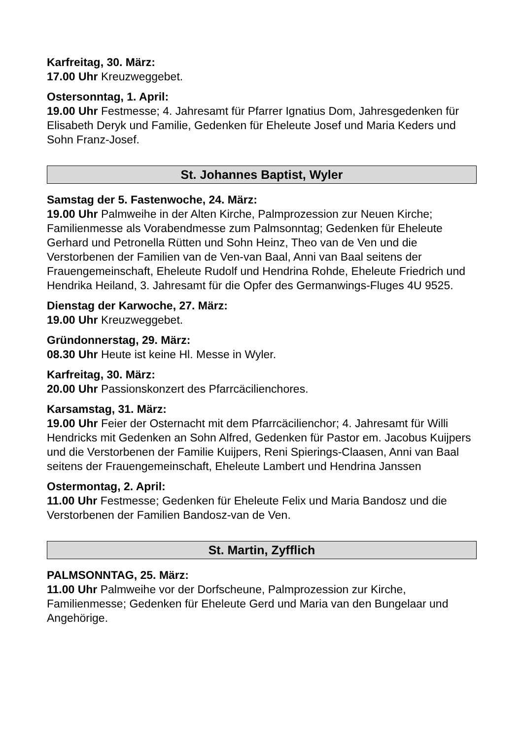Karfreitag, 30. März:
17.00 Uhr Kreuzweggebet.
Ostersonntag, 1. April:
19.00 Uhr Festmesse; 4. Jahresamt für Pfarrer Ignatius Dom, Jahresgedenken für Elisabeth Deryk und Familie, Gedenken für Eheleute Josef und Maria Keders und Sohn Franz-Josef.
St. Johannes Baptist, Wyler
Samstag der 5. Fastenwoche, 24. März:
19.00 Uhr Palmweihe in der Alten Kirche, Palmprozession zur Neuen Kirche; Familienmesse als Vorabendmesse zum Palmsonntag; Gedenken für Eheleute Gerhard und Petronella Rütten und Sohn Heinz, Theo van de Ven und die Verstorbenen der Familien van de Ven-van Baal, Anni van Baal seitens der Frauengemeinschaft, Eheleute Rudolf und Hendrina Rohde, Eheleute Friedrich und Hendrika Heiland, 3. Jahresamt für die Opfer des Germanwings-Fluges 4U 9525.
Dienstag der Karwoche, 27. März:
19.00 Uhr Kreuzweggebet.
Gründonnerstag, 29. März:
08.30 Uhr Heute ist keine Hl. Messe in Wyler.
Karfreitag, 30. März:
20.00 Uhr Passionskonzert des Pfarrcäcilienchores.
Karsamstag, 31. März:
19.00 Uhr Feier der Osternacht mit dem Pfarrcäcilienchor; 4. Jahresamt für Willi Hendricks mit Gedenken an Sohn Alfred, Gedenken für Pastor em. Jacobus Kuijpers und die Verstorbenen der Familie Kuijpers, Reni Spierings-Claasen, Anni van Baal seitens der Frauengemeinschaft, Eheleute Lambert und Hendrina Janssen
Ostermontag, 2. April:
11.00 Uhr Festmesse; Gedenken für Eheleute Felix und Maria Bandosz und die Verstorbenen der Familien Bandosz-van de Ven.
St. Martin, Zyfflich
PALMSONNTAG, 25. März:
11.00 Uhr Palmweihe vor der Dorfscheune, Palmprozession zur Kirche, Familienmesse; Gedenken für Eheleute Gerd und Maria van den Bungelaar und Angehörige.